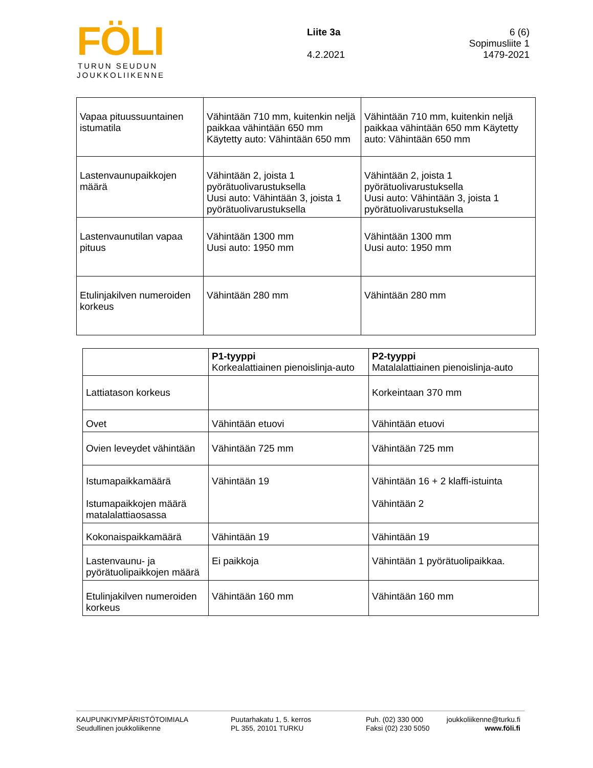FÖLI
TURUN SEUDUN
JOUKKOLIIKENNE
Liite 3a
4.2.2021
6 (6)
Sopimusliite 1
1479-2021
| Vapaa pituussuuntainen istumatila | Vähintään 710 mm, kuitenkin neljä paikkaa vähintään 650 mm Käytetty auto: Vähintään 650 mm | Vähintään 710 mm, kuitenkin neljä paikkaa vähintään 650 mm Käytetty auto: Vähintään 650 mm |
| Lastenvaunupaikkojen määrä | Vähintään 2, joista 1 pyörätuolivarustuksella Uusi auto: Vähintään 3, joista 1 pyörätuolivarustuksella | Vähintään 2, joista 1 pyörätuolivarustuksella Uusi auto: Vähintään 3, joista 1 pyörätuolivarustuksella |
| Lastenvaunutilan vapaa pituus | Vähintään 1300 mm Uusi auto: 1950 mm | Vähintään 1300 mm Uusi auto: 1950 mm |
| Etulinjakilven numeroiden korkeus | Vähintään 280 mm | Vähintään 280 mm |
| | P1-tyyppi Korkealattiainen pienoislinja-auto | P2-tyyppi Matalalattiainen pienoislinja-auto |
| Lattiatason korkeus | | Korkeintaan 370 mm |
| Ovet | Vähintään etuovi | Vähintään etuovi |
| Ovien leveydet vähintään | Vähintään 725 mm | Vähintään 725 mm |
| Istumapaikkamäärä Istumapaikkojen määrä matalalattiaosassa | Vähintään 19 | Vähintään 16 + 2 klaffi-istuinta Vähintään 2 |
| Kokonaispaikkamäärä | Vähintään 19 | Vähintään 19 |
| Lastenvaunu- ja pyörätuolipaikkojen määrä | Ei paikkoja | Vähintään 1 pyörätuolipaikkaa. |
| Etulinjakilven numeroiden korkeus | Vähintään 160 mm | Vähintään 160 mm |
KAUPUNKIYMPÄRISTÖTOIMIALA
Seudullinen joukkoliikenne
Puutarhakatu 1, 5. kerros
PL 355, 20101 TURKU
Puh. (02) 330 000
Faksi (02) 230 5050
joukkoliikenne@turku.fi
www.föli.fi